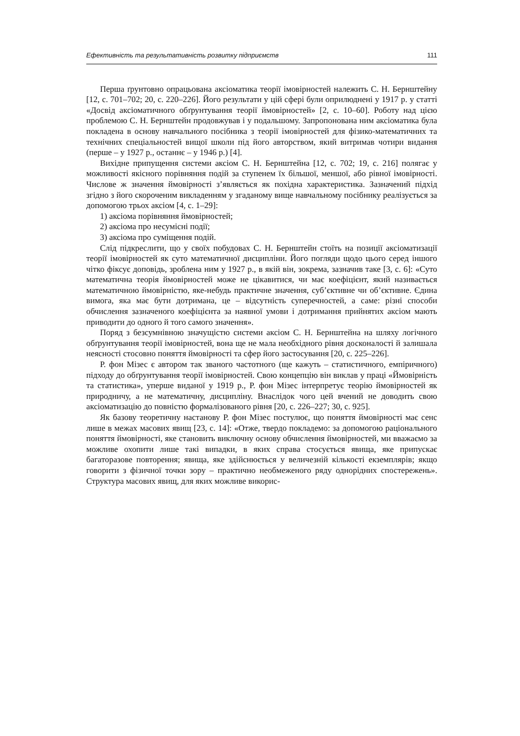Ефективність та результативність розвитку підприємств 111
Перша ґрунтовно опрацьована аксіоматика теорії імовірностей належить С. Н. Бернштейну [12, с. 701–702; 20, с. 220–226]. Його результати у цій сфері були оприлюднені у 1917 р. у статті «Досвід аксіоматичного обґрунтування теорії ймовірностей» [2, с. 10–60]. Роботу над цією проблемою С. Н. Бернштейн продовжував і у подальшому. Запропонована ним аксіоматика була покладена в основу навчального посібника з теорії імовірностей для фізико-математичних та технічних спеціальностей вищої школи під його авторством, який витримав чотири видання (перше – у 1927 р., останнє – у 1946 р.) [4].
Вихідне припущення системи аксіом С. Н. Бернштейна [12, с. 702; 19, с. 216] полягає у можливості якісного порівняння подій за ступенем їх більшої, меншої, або рівної імовірності. Числове ж значення ймовірності з’являється як похідна характеристика. Зазначений підхід згідно з його скороченим викладенням у згаданому вище навчальному посібнику реалізується за допомогою трьох аксіом [4, с. 1–29]:
1) аксіома порівняння ймовірностей;
2) аксіома про несумісні події;
3) аксіома про суміщення подій.
Слід підкреслити, що у своїх побудовах С. Н. Бернштейн стоїть на позиції аксіоматизації теорії імовірностей як суто математичної дисципліни. Його погляди щодо цього серед іншого чітко фіксує доповідь, зроблена ним у 1927 р., в якій він, зокрема, зазначив таке [3, с. 6]: «Суто математична теорія ймовірностей може не цікавитися, чи має коефіцієнт, який називається математичною ймовірністю, яке-небудь практичне значення, суб’єктивне чи об’єктивне. Єдина вимога, яка має бути дотримана, це – відсутність суперечностей, а саме: різні способи обчислення зазначеного коефіцієнта за наявної умови і дотримання прийнятих аксіом мають приводити до одного й того самого значення».
Поряд з безсумнівною значущістю системи аксіом С. Н. Бернштейна на шляху логічного обґрунтування теорії імовірностей, вона ще не мала необхідного рівня досконалості й залишала неясності стосовно поняття ймовірності та сфер його застосування [20, с. 225–226].
Р. фон Мізес є автором так званого частотного (ще кажуть – статистичного, емпіричного) підходу до обґрунтування теорії імовірностей. Свою концепцію він виклав у праці «Ймовірність та статистика», уперше виданої у 1919 р., Р. фон Мізес інтерпретує теорію ймовірностей як природничу, а не математичну, дисципліну. Внаслідок чого цей вчений не доводить свою аксіоматизацію до повністю формалізованого рівня [20, с. 226–227; 30, с. 925].
Як базову теоретичну настанову Р. фон Мізес постулює, що поняття ймовірності має сенс лише в межах масових явищ [23, с. 14]: «Отже, твердо покладемо: за допомогою раціонального поняття ймовірності, яке становить виключну основу обчислення ймовірностей, ми вважаємо за можливе охопити лише такі випадки, в яких справа стосується явища, яке припускає багаторазове повторення; явища, яке здійснюється у величезній кількості екземплярів; якщо говорити з фізичної точки зору – практично необмеженого ряду однорідних спостережень». Структура масових явищ, для яких можливе викорис-